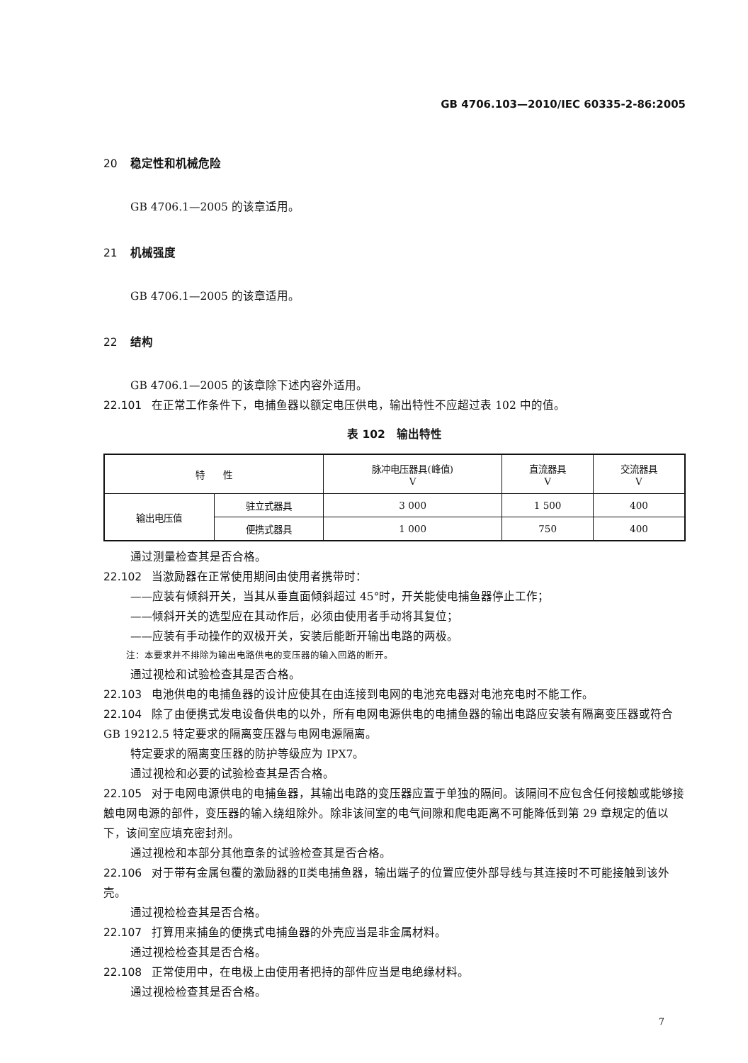GB 4706.103—2010/IEC 60335-2-86:2005
20 稳定性和机械危险
GB 4706.1—2005 的该章适用。
21 机械强度
GB 4706.1—2005 的该章适用。
22 结构
GB 4706.1—2005 的该章除下述内容外适用。
22.101 在正常工作条件下，电捕鱼器以额定电压供电，输出特性不应超过表 102 中的值。
表 102　输出特性
| 特 性 | | 脉冲电压器具(峰值) V | 直流器具 V | 交流器具 V |
| --- | --- | --- | --- | --- |
| 输出电压值 | 驻立式器具 | 3 000 | 1 500 | 400 |
| | 便携式器具 | 1 000 | 750 | 400 |
通过测量检查其是否合格。
22.102 当激励器在正常使用期间由使用者携带时：
——应装有倾斜开关，当其从垂直面倾斜超过 45°时，开关能使电捕鱼器停止工作；
——倾斜开关的选型应在其动作后，必须由使用者手动将其复位；
——应装有手动操作的双极开关，安装后能断开输出电路的两极。
注：本要求并不排除为输出电路供电的变压器的输入回路的断开。
通过视检和试验检查其是否合格。
22.103 电池供电的电捕鱼器的设计应使其在由连接到电网的电池充电器对电池充电时不能工作。
22.104 除了由便携式发电设备供电的以外，所有电网电源供电的电捕鱼器的输出电路应安装有隔离变压器或符合 GB 19212.5 特定要求的隔离变压器与电网电源隔离。
特定要求的隔离变压器的防护等级应为 IPX7。
通过视检和必要的试验检查其是否合格。
22.105 对于电网电源供电的电捕鱼器，其输出电路的变压器应置于单独的隔间。该隔间不应包含任何接触或能够接触电网电源的部件，变压器的输入绕组除外。除非该间室的电气间隙和爬电距离不可能降低到第 29 章规定的值以下，该间室应填充密封剂。
通过视检和本部分其他章条的试验检查其是否合格。
22.106 对于带有金属包覆的激励器的Ⅱ类电捕鱼器，输出端子的位置应使外部导线与其连接时不可能接触到该外壳。
通过视检检查其是否合格。
22.107 打算用来捕鱼的便携式电捕鱼器的外壳应当是非金属材料。
通过视检检查其是否合格。
22.108 正常使用中，在电极上由使用者把持的部件应当是电绝缘材料。
通过视检检查其是否合格。
7